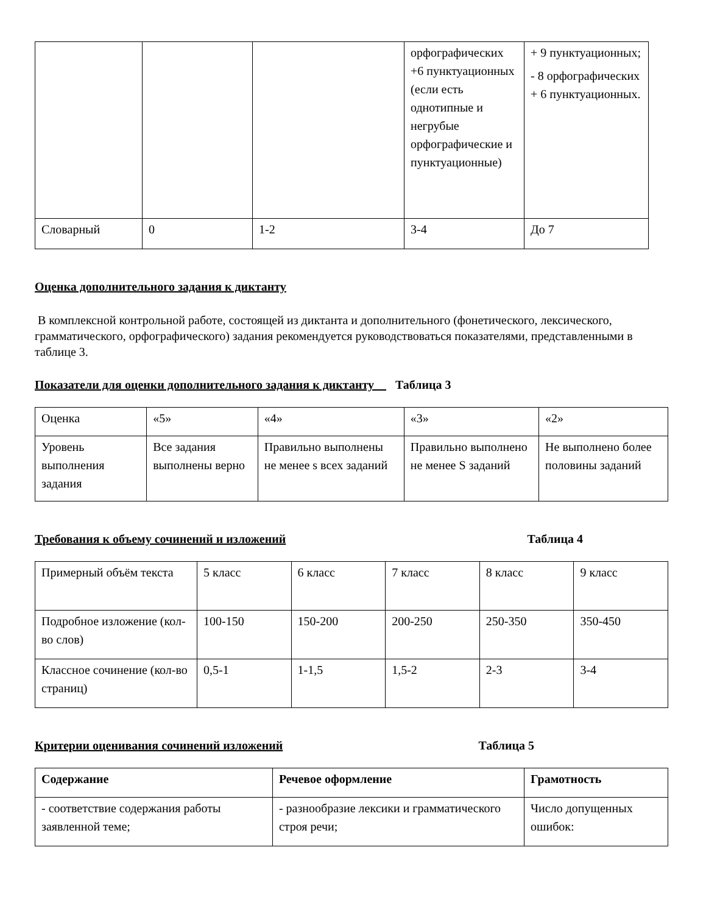| | | | орфографических +6 пунктуационных (если есть однотипные и негрубые орфографические и пунктуационные) | + 9 пунктуационных; - 8 орфографических + 6 пунктуационных. |
| Словарный | 0 | 1-2 | 3-4 | До 7 |
Оценка дополнительного задания к диктанту
В комплексной контрольной работе, состоящей из диктанта и дополнительного (фонетического, лексического, грамматического, орфографического) задания рекомендуется руководствоваться показателями, представленными в таблице 3.
Показатели для оценки дополнительного задания к диктанту Таблица 3
| Оценка | «5» | «4» | «3» | «2» |
| Уровень выполнения задания | Все задания выполнены верно | Правильно выполнены не менее s всех заданий | Правильно выполнено не менее S заданий | Не выполнено более половины заданий |
Требования к объему сочинений и изложений Таблица 4
| Примерный объём текста | 5 класс | 6 класс | 7 класс | 8 класс | 9 класс |
| Подробное изложение (кол-во слов) | 100-150 | 150-200 | 200-250 | 250-350 | 350-450 |
| Классное сочинение (кол-во страниц) | 0,5-1 | 1-1,5 | 1,5-2 | 2-3 | 3-4 |
Критерии оценивания сочинений изложений Таблица 5
| Содержание | Речевое оформление | Грамотность |
| --- | --- | --- |
| - соответствие содержания работы заявленной теме; | - разнообразие лексики и грамматического строя речи; | Число допущенных ошибок: |